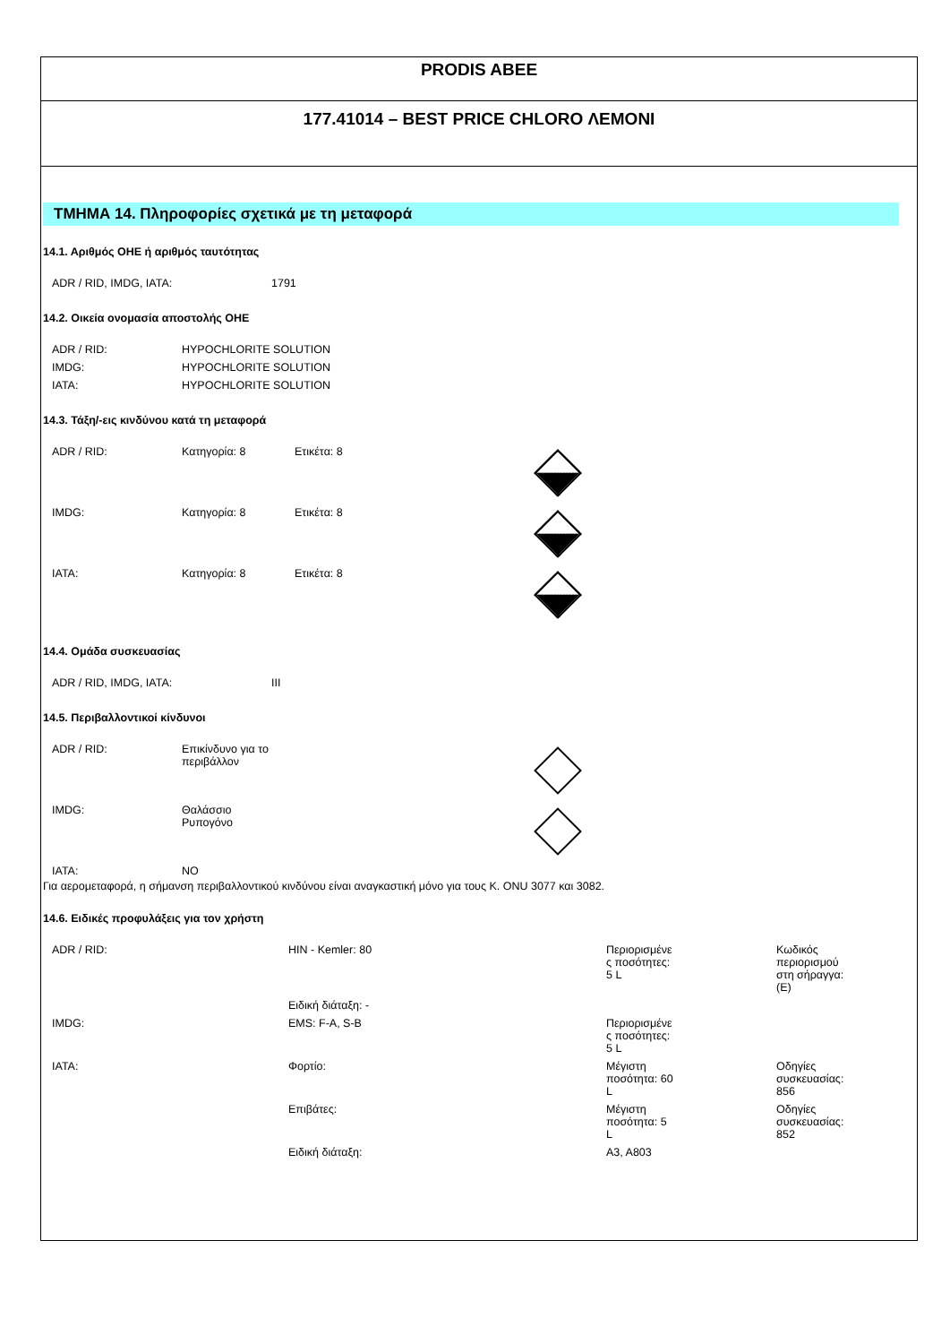PRODIS ABEE
177.41014 – BEST PRICE CHLORO ΛΕΜΟΝΙ
ΤΜΗΜΑ 14. Πληροφορίες σχετικά με τη μεταφορά
14.1. Αριθμός ΟΗΕ ή αριθμός ταυτότητας
| ADR / RID, IMDG, IATA: | 1791 |
14.2. Οικεία ονομασία αποστολής ΟΗΕ
| ADR / RID: | HYPOCHLORITE SOLUTION |
| IMDG: | HYPOCHLORITE SOLUTION |
| IATA: | HYPOCHLORITE SOLUTION |
14.3. Τάξη/-εις κινδύνου κατά τη μεταφορά
| ADR / RID: | Κατηγορία: 8 | Ετικέτα: 8 | |
| IMDG: | Κατηγορία: 8 | Ετικέτα: 8 | |
| IATA: | Κατηγορία: 8 | Ετικέτα: 8 | |
14.4. Ομάδα συσκευασίας
| ADR / RID, IMDG, IATA: | III |
14.5. Περιβαλλοντικοί κίνδυνοι
| ADR / RID: | Επικίνδυνο για το περιβάλλον | |
| IMDG: | Θαλάσσιο Ρυπογόνο | |
| IATA: | NO | |
Για αερομεταφορά, η σήμανση περιβαλλοντικού κινδύνου είναι αναγκαστική μόνο για τους Κ. ONU 3077 και 3082.
14.6. Ειδικές προφυλάξεις για τον χρήστη
| ADR / RID: | HIN - Kemler: 80 | Περιορισμένε ς ποσότητες: 5 L | Κωδικός περιορισμού στη σήραγγα: (E) |
| | Ειδική διάταξη: - | | |
| IMDG: | EMS: F-A, S-B | Περιορισμένε ς ποσότητες: 5 L | |
| IATA: | Φορτίο: | Μέγιστη ποσότητα: 60 L | Οδηγίες συσκευασίας: 856 |
| | Επιβάτες: | Μέγιστη ποσότητα: 5 L | Οδηγίες συσκευασίας: 852 |
| | Ειδική διάταξη: | A3, A803 | |